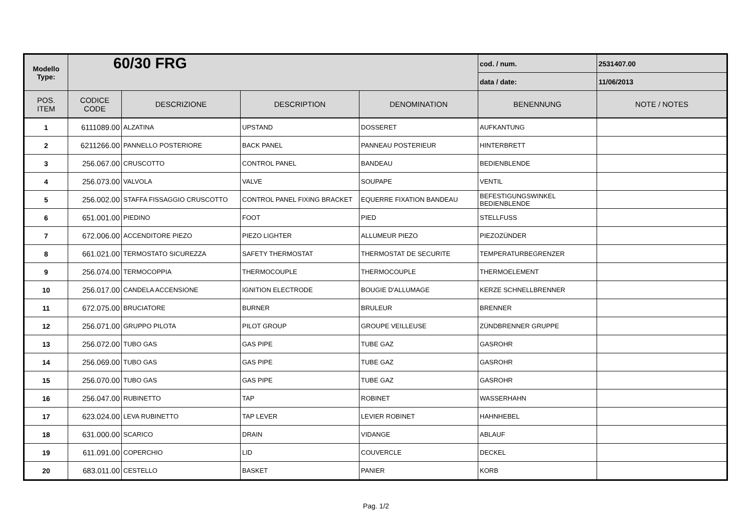| Modello Type: | 60/30 FRG | | | | cod. / num. | 2531407.00 |
| | | | | | data / date: | 11/06/2013 |
| POS. ITEM | CODICE CODE | DESCRIZIONE | DESCRIPTION | DENOMINATION | BENENNUNG | NOTE / NOTES |
| 1 | 6111089.00 | ALZATINA | UPSTAND | DOSSERET | AUFKANTUNG | |
| 2 | 6211266.00 | PANNELLO POSTERIORE | BACK PANEL | PANNEAU POSTERIEUR | HINTERBRETT | |
| 3 | 256.067.00 | CRUSCOTTO | CONTROL PANEL | BANDEAU | BEDIENBLENDE | |
| 4 | 256.073.00 | VALVOLA | VALVE | SOUPAPE | VENTIL | |
| 5 | 256.002.00 | STAFFA FISSAGGIO CRUSCOTTO | CONTROL PANEL FIXING BRACKET | EQUERRE FIXATION BANDEAU | BEFESTIGUNGSWINKEL BEDIENBLENDE | |
| 6 | 651.001.00 | PIEDINO | FOOT | PIED | STELLFUSS | |
| 7 | 672.006.00 | ACCENDITORE PIEZO | PIEZO LIGHTER | ALLUMEUR PIEZO | PIEZOZÜNDER | |
| 8 | 661.021.00 | TERMOSTATO SICUREZZA | SAFETY THERMOSTAT | THERMOSTAT DE SECURITE | TEMPERATURBEGRENZER | |
| 9 | 256.074.00 | TERMOCOPPIA | THERMOCOUPLE | THERMOCOUPLE | THERMOELEMENT | |
| 10 | 256.017.00 | CANDELA ACCENSIONE | IGNITION ELECTRODE | BOUGIE D'ALLUMAGE | KERZE SCHNELLBRENNER | |
| 11 | 672.075.00 | BRUCIATORE | BURNER | BRULEUR | BRENNER | |
| 12 | 256.071.00 | GRUPPO PILOTA | PILOT GROUP | GROUPE VEILLEUSE | ZÜNDBRENNER GRUPPE | |
| 13 | 256.072.00 | TUBO GAS | GAS PIPE | TUBE GAZ | GASROHR | |
| 14 | 256.069.00 | TUBO GAS | GAS PIPE | TUBE GAZ | GASROHR | |
| 15 | 256.070.00 | TUBO GAS | GAS PIPE | TUBE GAZ | GASROHR | |
| 16 | 256.047.00 | RUBINETTO | TAP | ROBINET | WASSERHAHN | |
| 17 | 623.024.00 | LEVA RUBINETTO | TAP LEVER | LEVIER ROBINET | HAHNHEBEL | |
| 18 | 631.000.00 | SCARICO | DRAIN | VIDANGE | ABLAUF | |
| 19 | 611.091.00 | COPERCHIO | LID | COUVERCLE | DECKEL | |
| 20 | 683.011.00 | CESTELLO | BASKET | PANIER | KORB | |
Pag. 1/2